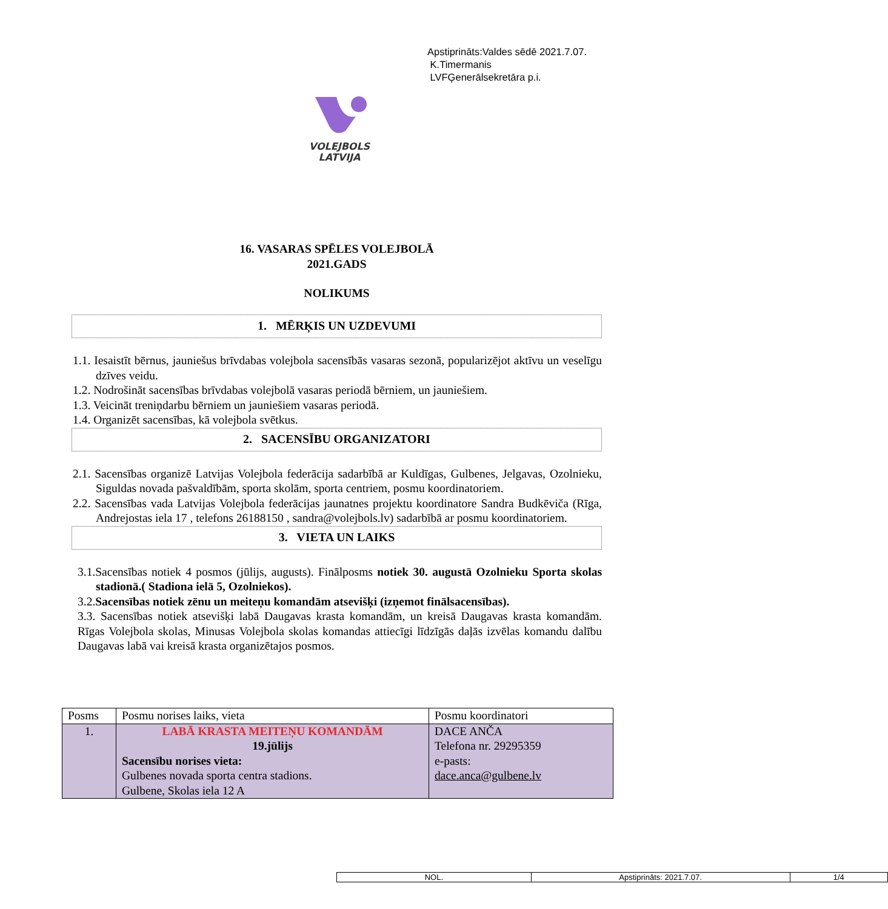Apstiprināts:Valdes sēdē 2021.7.07.
K.Timermanis
LVFĢenerālsekretāra p.i.
VOLEJBOLS
LATVIJA
16. VASARAS SPĒLES VOLEJBOLĀ
2021.GADS
NOLIKUMS
1. MĒRĶIS UN UZDEVUMI
1.1. Iesaistīt bērnus, jauniešus brīvdabas volejbola sacensībās vasaras sezonā, popularizējot aktīvu un veselīgu dzīves veidu.
1.2. Nodrošināt sacensības brīvdabas volejbolā vasaras periodā bērniem, un jauniešiem.
1.3. Veicināt treniņdarbu bērniem un jauniešiem vasaras periodā.
1.4. Organizēt sacensības, kā volejbola svētkus.
2. SACENSĪBU ORGANIZATORI
2.1. Sacensības organizē Latvijas Volejbola federācija sadarbībā ar Kuldīgas, Gulbenes, Jelgavas, Ozolnieku, Siguldas novada pašvaldībām, sporta skolām, sporta centriem, posmu koordinatoriem.
2.2. Sacensības vada Latvijas Volejbola federācijas jaunatnes projektu koordinatore Sandra Budkēviča (Rīga, Andrejostas iela 17 , telefons 26188150 , sandra@volejbols.lv) sadarbībā ar posmu koordinatoriem.
3. VIETA UN LAIKS
3.1.Sacensības notiek 4 posmos (jūlijs, augusts). Finālposms notiek 30. augustā Ozolnieku Sporta skolas stadionā.( Stadiona ielā 5, Ozolniekos).
3.2.Sacensības notiek zēnu un meiteņu komandām atsevišķi (izņemot finālsacensības).
3.3. Sacensības notiek atsevišķi labā Daugavas krasta komandām, un kreisā Daugavas krasta komandām. Rīgas Volejbola skolas, Minusas Volejbola skolas komandas attiecīgi līdzīgās daļās izvēlas komandu dalību Daugavas labā vai kreisā krasta organizētajos posmos.
| Posms | Posmu norises laiks, vieta | Posmu koordinatori |
| --- | --- | --- |
| 1. | LABĀ KRASTA MEITEŅU KOMANDĀM 19.jūlijs Sacensību norises vieta: Gulbenes novada sporta centra stadions. Gulbene, Skolas iela 12 A | DACE ANČA Telefona nr. 29295359 e-pasts: dace.anca@gulbene.lv |
| NOL. | Apstiprināts: 2021.7.07. | 1/4 |